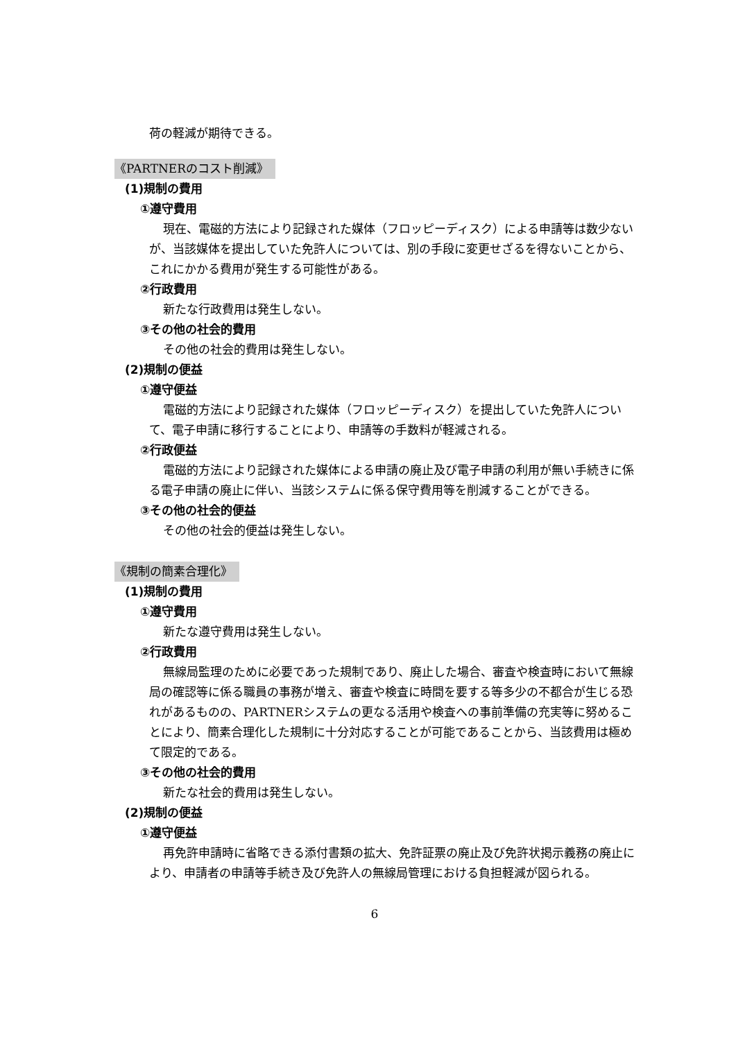荷の軽減が期待できる。
《PARTNERのコスト削減》
(1)規制の費用
①遵守費用
現在、電磁的方法により記録された媒体（フロッピーディスク）による申請等は数少ないが、当該媒体を提出していた免許人については、別の手段に変更せざるを得ないことから、これにかかる費用が発生する可能性がある。
②行政費用
新たな行政費用は発生しない。
③その他の社会的費用
その他の社会的費用は発生しない。
(2)規制の便益
①遵守便益
電磁的方法により記録された媒体（フロッピーディスク）を提出していた免許人について、電子申請に移行することにより、申請等の手数料が軽減される。
②行政便益
電磁的方法により記録された媒体による申請の廃止及び電子申請の利用が無い手続きに係る電子申請の廃止に伴い、当該システムに係る保守費用等を削減することができる。
③その他の社会的便益
その他の社会的便益は発生しない。
《規制の簡素合理化》
(1)規制の費用
①遵守費用
新たな遵守費用は発生しない。
②行政費用
無線局監理のために必要であった規制であり、廃止した場合、審査や検査時において無線局の確認等に係る職員の事務が増え、審査や検査に時間を要する等多少の不都合が生じる恐れがあるものの、PARTNERシステムの更なる活用や検査への事前準備の充実等に努めることにより、簡素合理化した規制に十分対応することが可能であることから、当該費用は極めて限定的である。
③その他の社会的費用
新たな社会的費用は発生しない。
(2)規制の便益
①遵守便益
再免許申請時に省略できる添付書類の拡大、免許証票の廃止及び免許状掲示義務の廃止により、申請者の申請等手続き及び免許人の無線局管理における負担軽減が図られる。
6